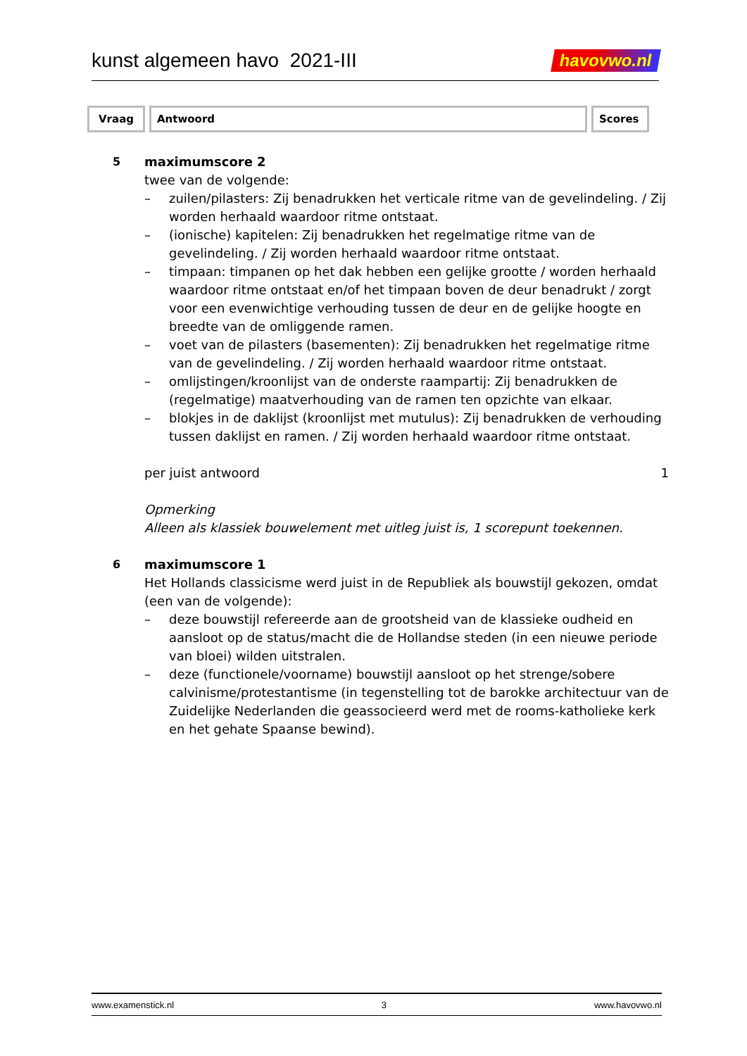kunst algemeen havo 2021-III havovwo.nl
| Vraag | Antwoord | Scores |
| --- | --- | --- |
5 maximumscore 2
twee van de volgende:
– zuilen/pilasters: Zij benadrukken het verticale ritme van de gevelindeling. / Zij worden herhaald waardoor ritme ontstaat.
– (ionische) kapitelen: Zij benadrukken het regelmatige ritme van de gevelindeling. / Zij worden herhaald waardoor ritme ontstaat.
– timpaan: timpanen op het dak hebben een gelijke grootte / worden herhaald waardoor ritme ontstaat en/of het timpaan boven de deur benadrukt / zorgt voor een evenwichtige verhouding tussen de deur en de gelijke hoogte en breedte van de omliggende ramen.
– voet van de pilasters (basementen): Zij benadrukken het regelmatige ritme van de gevelindeling. / Zij worden herhaald waardoor ritme ontstaat.
– omlijstingen/kroonlijst van de onderste raampartij: Zij benadrukken de (regelmatige) maatverhouding van de ramen ten opzichte van elkaar.
– blokjes in de daklijst (kroonlijst met mutulus): Zij benadrukken de verhouding tussen daklijst en ramen. / Zij worden herhaald waardoor ritme ontstaat.
per juist antwoord 1
Opmerking
Alleen als klassiek bouwelement met uitleg juist is, 1 scorepunt toekennen.
6 maximumscore 1
Het Hollands classicisme werd juist in de Republiek als bouwstijl gekozen, omdat (een van de volgende):
– deze bouwstijl refereerde aan de grootsheid van de klassieke oudheid en aansloot op de status/macht die de Hollandse steden (in een nieuwe periode van bloei) wilden uitstralen.
– deze (functionele/voorname) bouwstijl aansloot op het strenge/sobere calvinisme/protestantisme (in tegenstelling tot de barokke architectuur van de Zuidelijke Nederlanden die geassocieerd werd met de rooms-katholieke kerk en het gehate Spaanse bewind).
www.examenstick.nl 3 www.havovwo.nl